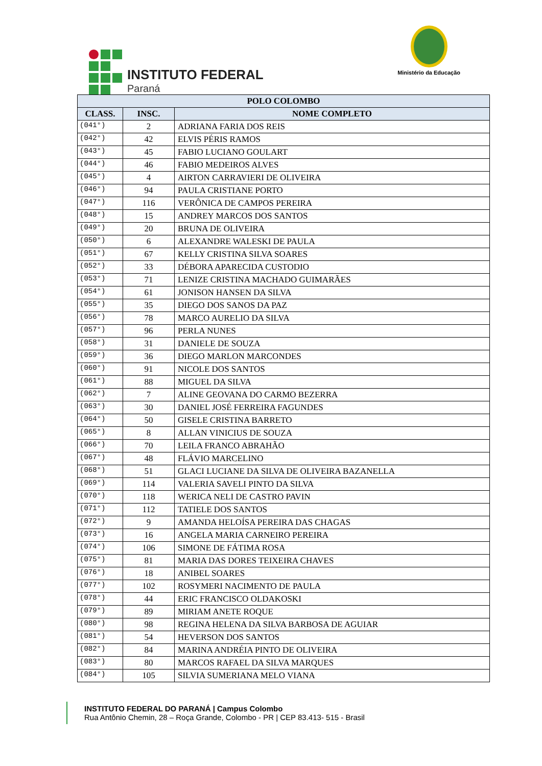INSTITUTO FEDERAL
Paraná
Ministério da Educação
| POLO COLOMBO | | |
| --- | --- | --- |
| CLASS. | INSC. | NOME COMPLETO |
| (041°) | 2 | ADRIANA FARIA DOS REIS |
| (042°) | 42 | ELVIS PÉRIS RAMOS |
| (043°) | 45 | FABIO LUCIANO GOULART |
| (044°) | 46 | FABIO MEDEIROS ALVES |
| (045°) | 4 | AIRTON CARRAVIERI DE OLIVEIRA |
| (046°) | 94 | PAULA CRISTIANE PORTO |
| (047°) | 116 | VERÔNICA DE CAMPOS PEREIRA |
| (048°) | 15 | ANDREY MARCOS DOS SANTOS |
| (049°) | 20 | BRUNA DE OLIVEIRA |
| (050°) | 6 | ALEXANDRE WALESKI DE PAULA |
| (051°) | 67 | KELLY CRISTINA SILVA SOARES |
| (052°) | 33 | DÉBORA APARECIDA CUSTODIO |
| (053°) | 71 | LENIZE CRISTINA MACHADO GUIMARÃES |
| (054°) | 61 | JONISON HANSEN DA SILVA |
| (055°) | 35 | DIEGO DOS SANOS DA PAZ |
| (056°) | 78 | MARCO AURELIO DA SILVA |
| (057°) | 96 | PERLA NUNES |
| (058°) | 31 | DANIELE DE SOUZA |
| (059°) | 36 | DIEGO MARLON MARCONDES |
| (060°) | 91 | NICOLE DOS SANTOS |
| (061°) | 88 | MIGUEL DA SILVA |
| (062°) | 7 | ALINE GEOVANA DO CARMO BEZERRA |
| (063°) | 30 | DANIEL JOSÉ FERREIRA FAGUNDES |
| (064°) | 50 | GISELE CRISTINA BARRETO |
| (065°) | 8 | ALLAN VINICIUS DE SOUZA |
| (066°) | 70 | LEILA FRANCO ABRAHÃO |
| (067°) | 48 | FLÁVIO MARCELINO |
| (068°) | 51 | GLACI LUCIANE DA SILVA DE OLIVEIRA BAZANELLA |
| (069°) | 114 | VALERIA SAVELI PINTO DA SILVA |
| (070°) | 118 | WERICA NELI DE CASTRO PAVIN |
| (071°) | 112 | TATIELE DOS SANTOS |
| (072°) | 9 | AMANDA HELOÍSA PEREIRA DAS CHAGAS |
| (073°) | 16 | ANGELA MARIA CARNEIRO PEREIRA |
| (074°) | 106 | SIMONE DE FÁTIMA ROSA |
| (075°) | 81 | MARIA DAS DORES TEIXEIRA CHAVES |
| (076°) | 18 | ANIBEL SOARES |
| (077°) | 102 | ROSYMERI NACIMENTO DE PAULA |
| (078°) | 44 | ERIC FRANCISCO OLDAKOSKI |
| (079°) | 89 | MIRIAM ANETE ROQUE |
| (080°) | 98 | REGINA HELENA DA SILVA BARBOSA DE AGUIAR |
| (081°) | 54 | HEVERSON DOS SANTOS |
| (082°) | 84 | MARINA ANDRÉIA PINTO DE OLIVEIRA |
| (083°) | 80 | MARCOS RAFAEL DA SILVA MARQUES |
| (084°) | 105 | SILVIA SUMERIANA MELO VIANA |
INSTITUTO FEDERAL DO PARANÁ | Campus Colombo
Rua Antônio Chemin, 28 – Roça Grande, Colombo - PR | CEP 83.413- 515 - Brasil